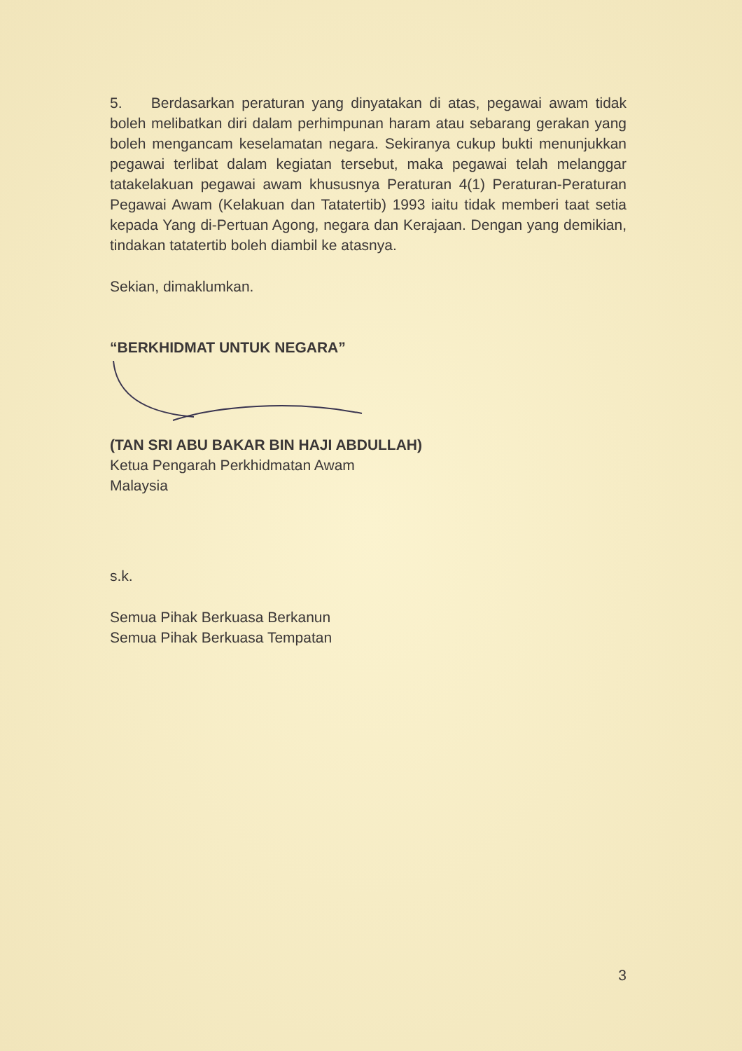5. Berdasarkan peraturan yang dinyatakan di atas, pegawai awam tidak boleh melibatkan diri dalam perhimpunan haram atau sebarang gerakan yang boleh mengancam keselamatan negara. Sekiranya cukup bukti menunjukkan pegawai terlibat dalam kegiatan tersebut, maka pegawai telah melanggar tatakelakuan pegawai awam khususnya Peraturan 4(1) Peraturan-Peraturan Pegawai Awam (Kelakuan dan Tatatertib) 1993 iaitu tidak memberi taat setia kepada Yang di-Pertuan Agong, negara dan Kerajaan. Dengan yang demikian, tindakan tatatertib boleh diambil ke atasnya.
Sekian, dimaklumkan.
“BERKHIDMAT UNTUK NEGARA”
(TAN SRI ABU BAKAR BIN HAJI ABDULLAH)
Ketua Pengarah Perkhidmatan Awam
Malaysia
s.k.
Semua Pihak Berkuasa Berkanun
Semua Pihak Berkuasa Tempatan
3